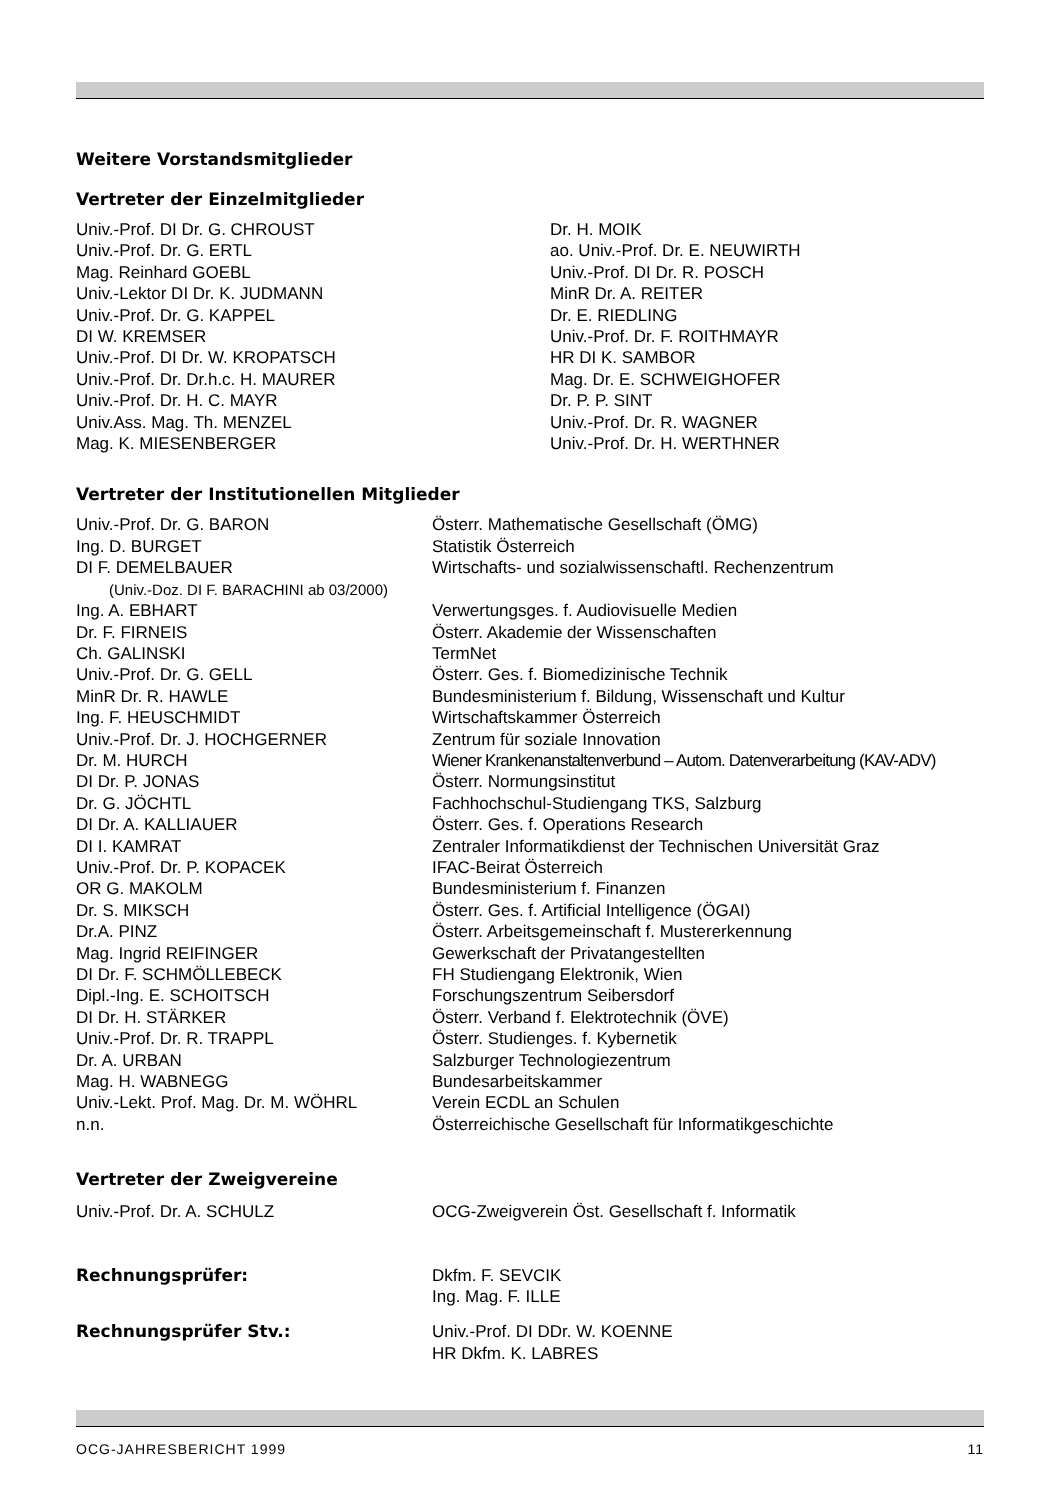Weitere Vorstandsmitglieder
Vertreter der Einzelmitglieder
| Univ.-Prof. DI Dr. G. CHROUST Univ.-Prof. Dr. G. ERTL Mag. Reinhard GOEBL Univ.-Lektor DI Dr. K. JUDMANN Univ.-Prof. Dr. G. KAPPEL DI W. KREMSER Univ.-Prof. DI Dr. W. KROPATSCH Univ.-Prof. Dr. Dr.h.c. H. MAURER Univ.-Prof. Dr. H. C. MAYR Univ.Ass. Mag. Th. MENZEL Mag. K. MIESENBERGER | Dr. H. MOIK ao. Univ.-Prof. Dr. E. NEUWIRTH Univ.-Prof. DI Dr. R. POSCH MinR Dr. A. REITER Dr. E. RIEDLING Univ.-Prof. Dr. F. ROITHMAYR HR DI K. SAMBOR Mag. Dr. E. SCHWEIGHOFER Dr. P. P. SINT Univ.-Prof. Dr. R. WAGNER Univ.-Prof. Dr. H. WERTHNER |
Vertreter der Institutionellen Mitglieder
| Univ.-Prof. Dr. G. BARON | Österr. Mathematische Gesellschaft (ÖMG) |
| Ing. D. BURGET | Statistik Österreich |
| DI F. DEMELBAUER | Wirtschafts- und sozialwissenschaftl. Rechenzentrum |
| (Univ.-Doz. DI F. BARACHINI ab 03/2000) | |
| Ing. A. EBHART | Verwertungsges. f. Audiovisuelle Medien |
| Dr. F. FIRNEIS | Österr. Akademie der Wissenschaften |
| Ch. GALINSKI | TermNet |
| Univ.-Prof. Dr. G. GELL | Österr. Ges. f. Biomedizinische Technik |
| MinR Dr. R. HAWLE | Bundesministerium f. Bildung, Wissenschaft und Kultur |
| Ing. F. HEUSCHMIDT | Wirtschaftskammer Österreich |
| Univ.-Prof. Dr. J. HOCHGERNER | Zentrum für soziale Innovation |
| Dr. M. HURCH | Wiener Krankenanstaltenverbund – Autom. Datenverarbeitung (KAV-ADV) |
| DI Dr. P. JONAS | Österr. Normungsinstitut |
| Dr. G. JÖCHTL | Fachhochschul-Studiengang TKS, Salzburg |
| DI Dr. A. KALLIAUER | Österr. Ges. f. Operations Research |
| DI I. KAMRAT | Zentraler Informatikdienst der Technischen Universität Graz |
| Univ.-Prof. Dr. P. KOPACEK | IFAC-Beirat Österreich |
| OR G. MAKOLM | Bundesministerium f. Finanzen |
| Dr. S. MIKSCH | Österr. Ges. f. Artificial Intelligence (ÖGAI) |
| Dr.A. PINZ | Österr. Arbeitsgemeinschaft f. Mustererkennung |
| Mag. Ingrid REIFINGER | Gewerkschaft der Privatangestellten |
| DI Dr. F. SCHMÖLLEBECK | FH Studiengang Elektronik, Wien |
| Dipl.-Ing. E. SCHOITSCH | Forschungszentrum Seibersdorf |
| DI Dr. H. STÄRKER | Österr. Verband f. Elektrotechnik (ÖVE) |
| Univ.-Prof. Dr. R. TRAPPL | Österr. Studienges. f. Kybernetik |
| Dr. A. URBAN | Salzburger Technologiezentrum |
| Mag. H. WABNEGG | Bundesarbeitskammer |
| Univ.-Lekt. Prof. Mag. Dr. M. WÖHRL | Verein ECDL an Schulen |
| n.n. | Österreichische Gesellschaft für Informatikgeschichte |
Vertreter der Zweigvereine
| Univ.-Prof. Dr. A. SCHULZ | OCG-Zweigverein Öst. Gesellschaft f. Informatik |
| Rechnungsprüfer: | Dkfm. F. SEVCIK Ing. Mag. F. ILLE |
| Rechnungsprüfer Stv.: | Univ.-Prof. DI DDr. W. KOENNE HR Dkfm. K. LABRES |
OCG-JAHRESBERICHT 1999 11